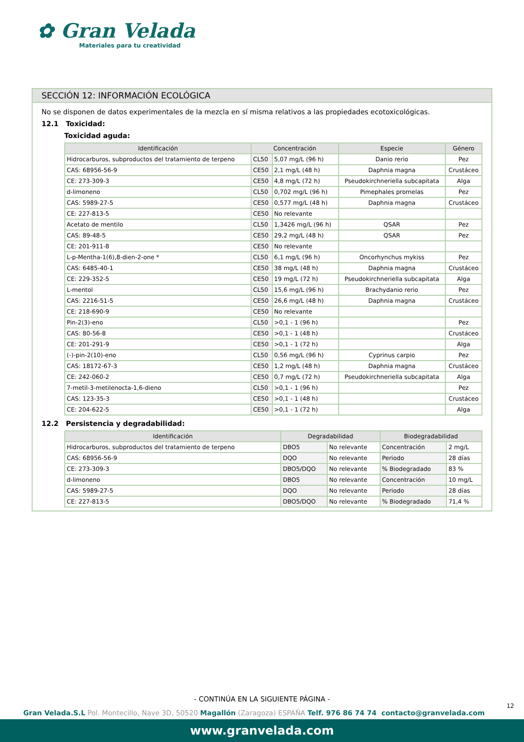✿ Gran Velada
Materiales para tu creatividad
SECCIÓN 12: INFORMACIÓN ECOLÓGICA
No se disponen de datos experimentales de la mezcla en sí misma relativos a las propiedades ecotoxicológicas.
12.1 Toxicidad:
Toxicidad aguda:
| Identificación | Concentración | | Especie | Género |
| --- | --- | --- | --- | --- |
| Hidrocarburos, subproductos del tratamiento de terpeno | CL50 | 5,07 mg/L (96 h) | Danio rerio | Pez |
| CAS: 68956-56-9 | CE50 | 2,1 mg/L (48 h) | Daphnia magna | Crustáceo |
| CE: 273-309-3 | CE50 | 4,8 mg/L (72 h) | Pseudokirchneriella subcapitata | Alga |
| d-limoneno | CL50 | 0,702 mg/L (96 h) | Pimephales promelas | Pez |
| CAS: 5989-27-5 | CE50 | 0,577 mg/L (48 h) | Daphnia magna | Crustáceo |
| CE: 227-813-5 | CE50 | No relevante | | |
| Acetato de mentilo | CL50 | 1,3426 mg/L (96 h) | QSAR | Pez |
| CAS: 89-48-5 | CE50 | 29,2 mg/L (48 h) | QSAR | Pez |
| CE: 201-911-8 | CE50 | No relevante | | |
| L-p-Mentha-1(6),8-dien-2-one * | CL50 | 6,1 mg/L (96 h) | Oncorhynchus mykiss | Pez |
| CAS: 6485-40-1 | CE50 | 38 mg/L (48 h) | Daphnia magna | Crustáceo |
| CE: 229-352-5 | CE50 | 19 mg/L (72 h) | Pseudokirchneriella subcapitata | Alga |
| L-mentol | CL50 | 15,6 mg/L (96 h) | Brachydanio rerio | Pez |
| CAS: 2216-51-5 | CE50 | 26,6 mg/L (48 h) | Daphnia magna | Crustáceo |
| CE: 218-690-9 | CE50 | No relevante | | |
| Pin-2(3)-eno | CL50 | >0,1 - 1 (96 h) | | Pez |
| CAS: 80-56-8 | CE50 | >0,1 - 1 (48 h) | | Crustáceo |
| CE: 201-291-9 | CE50 | >0,1 - 1 (72 h) | | Alga |
| (-)-pin-2(10)-eno | CL50 | 0,56 mg/L (96 h) | Cyprinus carpio | Pez |
| CAS: 18172-67-3 | CE50 | 1,2 mg/L (48 h) | Daphnia magna | Crustáceo |
| CE: 242-060-2 | CE50 | 0,7 mg/L (72 h) | Pseudokirchneriella subcapitata | Alga |
| 7-metil-3-metilenocta-1,6-dieno | CL50 | >0,1 - 1 (96 h) | | Pez |
| CAS: 123-35-3 | CE50 | >0,1 - 1 (48 h) | | Crustáceo |
| CE: 204-622-5 | CE50 | >0,1 - 1 (72 h) | | Alga |
12.2 Persistencia y degradabilidad:
| Identificación | Degradabilidad | | Biodegradabilidad | |
| --- | --- | --- | --- | --- |
| Hidrocarburos, subproductos del tratamiento de terpeno | DBO5 | No relevante | Concentración | 2 mg/L |
| CAS: 68956-56-9 | DQO | No relevante | Periodo | 28 días |
| CE: 273-309-3 | DBO5/DQO | No relevante | % Biodegradado | 83 % |
| d-limoneno | DBO5 | No relevante | Concentración | 10 mg/L |
| CAS: 5989-27-5 | DQO | No relevante | Periodo | 28 días |
| CE: 227-813-5 | DBO5/DQO | No relevante | % Biodegradado | 71,4 % |
- CONTINÚA EN LA SIGUIENTE PÁGINA -
12
Gran Velada.S.L Pol. Montecillo, Nave 3D, 50520 Magallón (Zaragoza) ESPAÑA Telf. 976 86 74 74 contacto@granvelada.com
www.granvelada.com